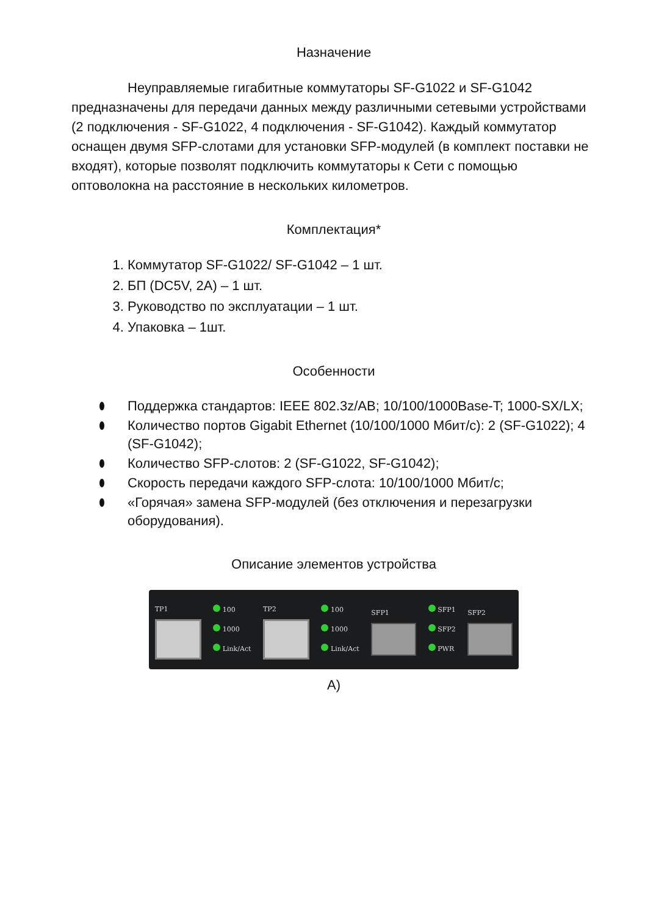Назначение
Неуправляемые гигабитные коммутаторы SF-G1022 и SF-G1042 предназначены для передачи данных между различными сетевыми устройствами (2 подключения - SF-G1022, 4 подключения - SF-G1042). Каждый коммутатор оснащен двумя SFP-слотами для установки SFP-модулей (в комплект поставки не входят), которые позволят подключить коммутаторы к Сети с помощью оптоволокна на расстояние в нескольких километров.
Комплектация*
1. Коммутатор SF-G1022/ SF-G1042 – 1 шт.
2. БП (DC5V, 2A) – 1 шт.
3. Руководство по эксплуатации – 1 шт.
4. Упаковка – 1шт.
Особенности
Поддержка стандартов: IEEE 802.3z/AB; 10/100/1000Base-T; 1000-SX/LX;
Количество портов Gigabit Ethernet (10/100/1000 Мбит/с): 2 (SF-G1022); 4 (SF-G1042);
Количество SFP-слотов: 2 (SF-G1022, SF-G1042);
Скорость передачи каждого SFP-слота: 10/100/1000 Мбит/с;
«Горячая» замена SFP-модулей (без отключения и перезагрузки оборудования).
Описание элементов устройства
TP1
100
1000
Link/Act
TP2
100
1000
Link/Act
SFP1
SFP1
SFP2
PWR
SFP2
A)